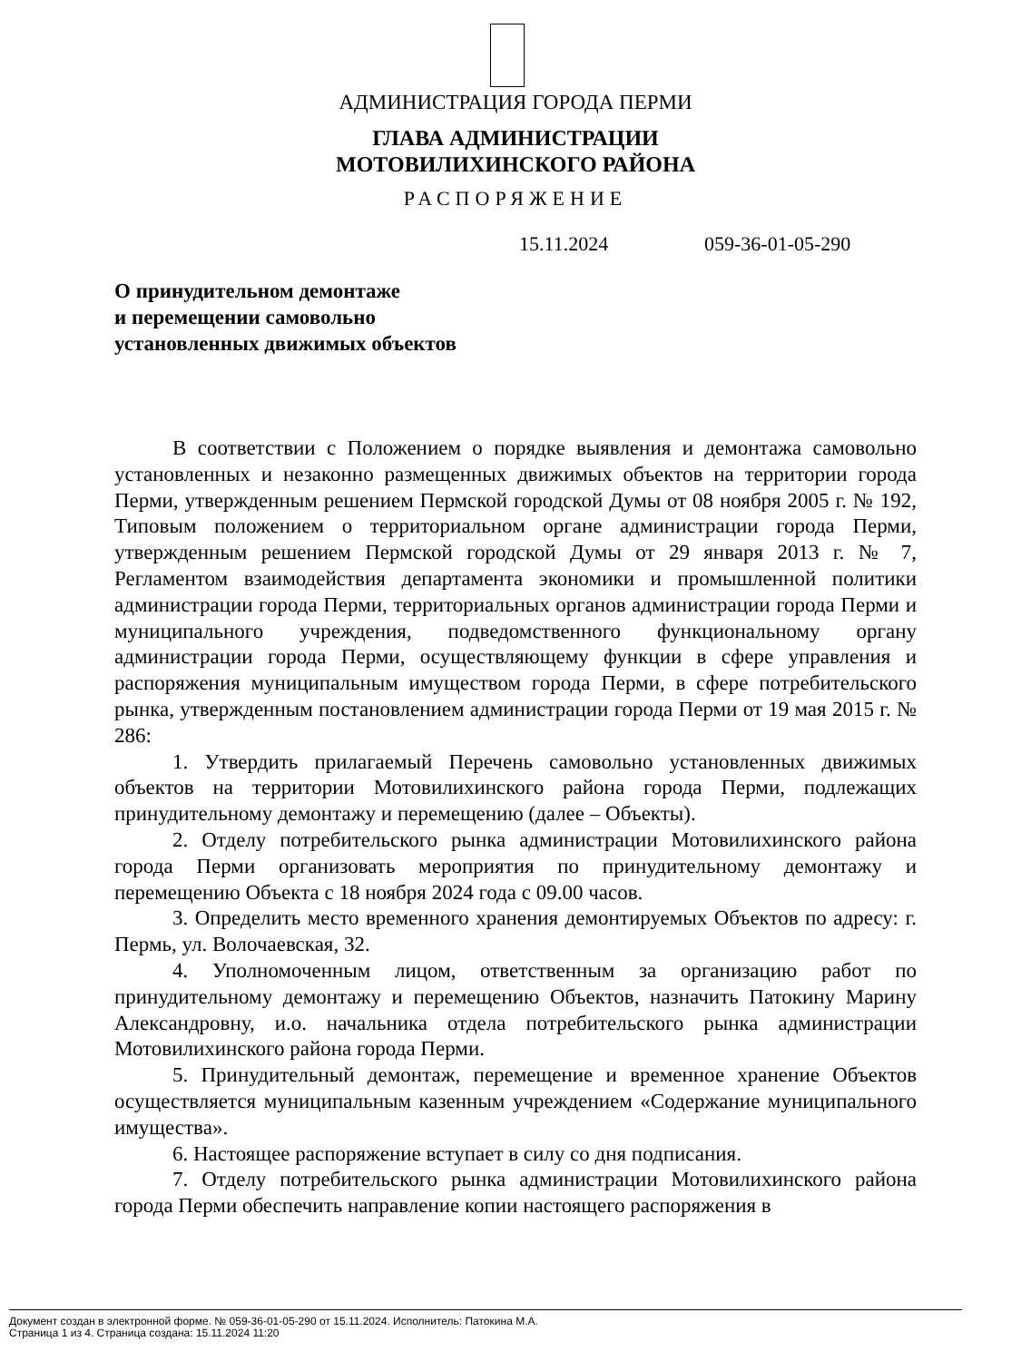АДМИНИСТРАЦИЯ ГОРОДА ПЕРМИ
ГЛАВА АДМИНИСТРАЦИИ
МОТОВИЛИХИНСКОГО РАЙОНА
РАСПОРЯЖЕНИЕ
15.11.2024 059-36-01-05-290
О принудительном демонтаже
и перемещении самовольно
установленных движимых объектов
В соответствии с Положением о порядке выявления и демонтажа самовольно установленных и незаконно размещенных движимых объектов на территории города Перми, утвержденным решением Пермской городской Думы от 08 ноября 2005 г. № 192, Типовым положением о территориальном органе администрации города Перми, утвержденным решением Пермской городской Думы от 29 января 2013 г. № 7, Регламентом взаимодействия департамента экономики и промышленной политики администрации города Перми, территориальных органов администрации города Перми и муниципального учреждения, подведомственного функциональному органу администрации города Перми, осуществляющему функции в сфере управления и распоряжения муниципальным имуществом города Перми, в сфере потребительского рынка, утвержденным постановлением администрации города Перми от 19 мая 2015 г. № 286:
1. Утвердить прилагаемый Перечень самовольно установленных движимых объектов на территории Мотовилихинского района города Перми, подлежащих принудительному демонтажу и перемещению (далее – Объекты).
2. Отделу потребительского рынка администрации Мотовилихинского района города Перми организовать мероприятия по принудительному демонтажу и перемещению Объекта с 18 ноября 2024 года с 09.00 часов.
3. Определить место временного хранения демонтируемых Объектов по адресу: г. Пермь, ул. Волочаевская, 32.
4. Уполномоченным лицом, ответственным за организацию работ по принудительному демонтажу и перемещению Объектов, назначить Патокину Марину Александровну, и.о. начальника отдела потребительского рынка администрации Мотовилихинского района города Перми.
5. Принудительный демонтаж, перемещение и временное хранение Объектов осуществляется муниципальным казенным учреждением «Содержание муниципального имущества».
6. Настоящее распоряжение вступает в силу со дня подписания.
7. Отделу потребительского рынка администрации Мотовилихинского района города Перми обеспечить направление копии настоящего распоряжения в
Документ создан в электронной форме. № 059-36-01-05-290 от 15.11.2024. Исполнитель: Патокина М.А.
Страница 1 из 4. Страница создана: 15.11.2024 11:20